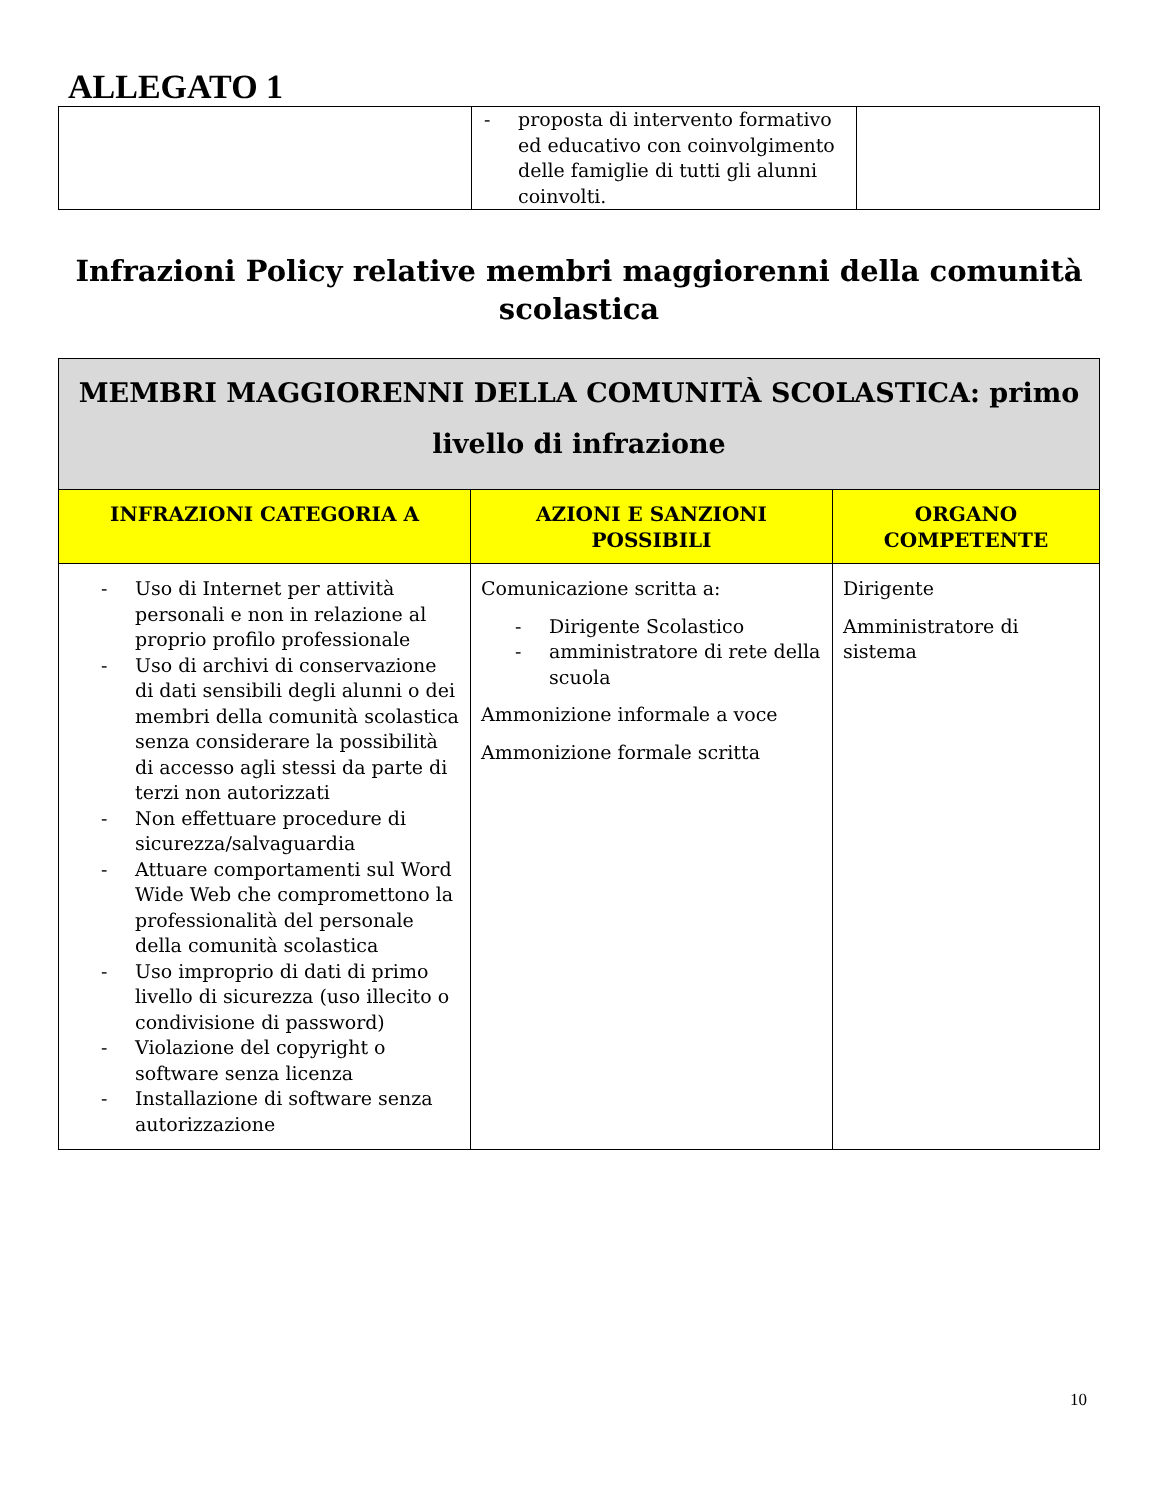ALLEGATO 1
| | - proposta di intervento formativo ed educativo con coinvolgimento delle famiglie di tutti gli alunni coinvolti. | |
Infrazioni Policy relative membri maggiorenni della comunità scolastica
| MEMBRI MAGGIORENNI DELLA COMUNITÀ SCOLASTICA: primo livello di infrazione | | |
| INFRAZIONI CATEGORIA A | AZIONI E SANZIONI POSSIBILI | ORGANO COMPETENTE |
| - Uso di Internet per attività personali e non in relazione al proprio profilo professionale - Uso di archivi di conservazione di dati sensibili degli alunni o dei membri della comunità scolastica senza considerare la possibilità di accesso agli stessi da parte di terzi non autorizzati - Non effettuare procedure di sicurezza/salvaguardia - Attuare comportamenti sul Word Wide Web che compromettono la professionalità del personale della comunità scolastica - Uso improprio di dati di primo livello di sicurezza (uso illecito o condivisione di password) - Violazione del copyright o software senza licenza - Installazione di software senza autorizzazione | Comunicazione scritta a: - Dirigente Scolastico - amministratore di rete della scuola Ammonizione informale a voce Ammonizione formale scritta | Dirigente Amministratore di sistema |
10